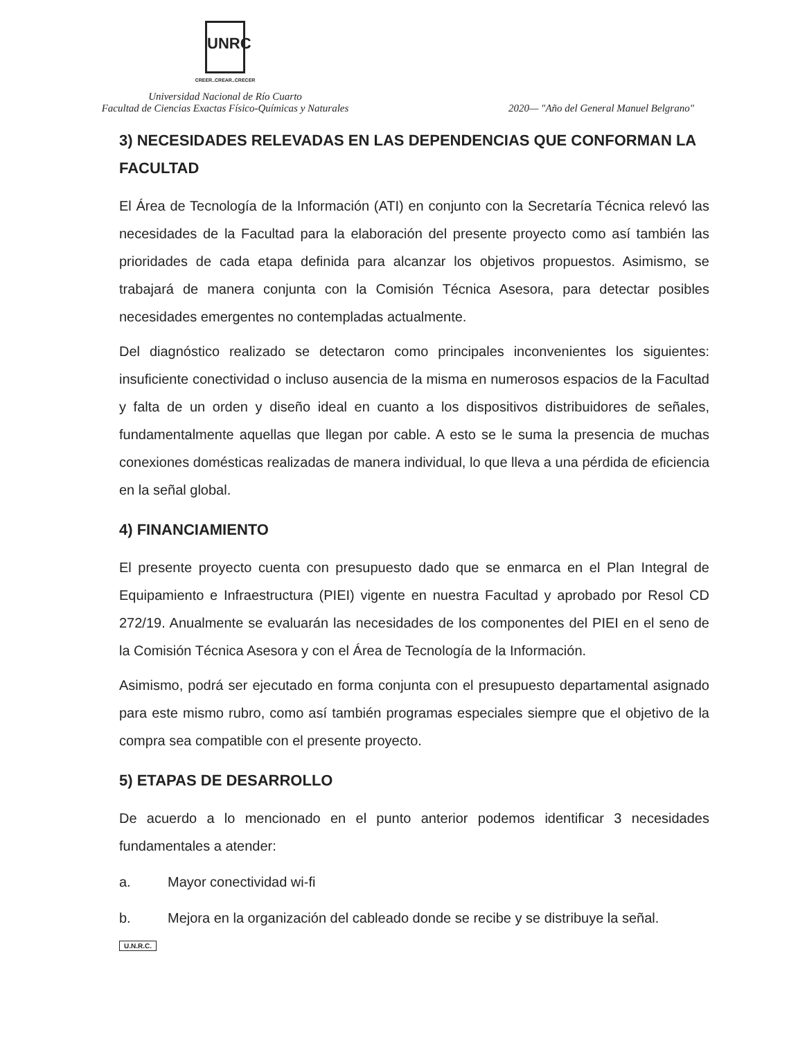UNRC
CREER..CREAR..CRECER
Universidad Nacional de Río Cuarto
Facultad de Ciencias Exactas Físico-Químicas y Naturales
2020— "Año del General Manuel Belgrano"
3) NECESIDADES RELEVADAS EN LAS DEPENDENCIAS QUE CONFORMAN LA FACULTAD
El Área de Tecnología de la Información (ATI) en conjunto con la Secretaría Técnica relevó las necesidades de la Facultad para la elaboración del presente proyecto como así también las prioridades de cada etapa definida para alcanzar los objetivos propuestos. Asimismo, se trabajará de manera conjunta con la Comisión Técnica Asesora, para detectar posibles necesidades emergentes no contempladas actualmente.
Del diagnóstico realizado se detectaron como principales inconvenientes los siguientes: insuficiente conectividad o incluso ausencia de la misma en numerosos espacios de la Facultad y falta de un orden y diseño ideal en cuanto a los dispositivos distribuidores de señales, fundamentalmente aquellas que llegan por cable. A esto se le suma la presencia de muchas conexiones domésticas realizadas de manera individual, lo que lleva a una pérdida de eficiencia en la señal global.
4) FINANCIAMIENTO
El presente proyecto cuenta con presupuesto dado que se enmarca en el Plan Integral de Equipamiento e Infraestructura (PIEI) vigente en nuestra Facultad y aprobado por Resol CD 272/19. Anualmente se evaluarán las necesidades de los componentes del PIEI en el seno de la Comisión Técnica Asesora y con el Área de Tecnología de la Información.
Asimismo, podrá ser ejecutado en forma conjunta con el presupuesto departamental asignado para este mismo rubro, como así también programas especiales siempre que el objetivo de la compra sea compatible con el presente proyecto.
5) ETAPAS DE DESARROLLO
De acuerdo a lo mencionado en el punto anterior podemos identificar 3 necesidades fundamentales a atender:
a. Mayor conectividad wi-fi
b. Mejora en la organización del cableado donde se recibe y se distribuye la señal.
U.N.R.C.